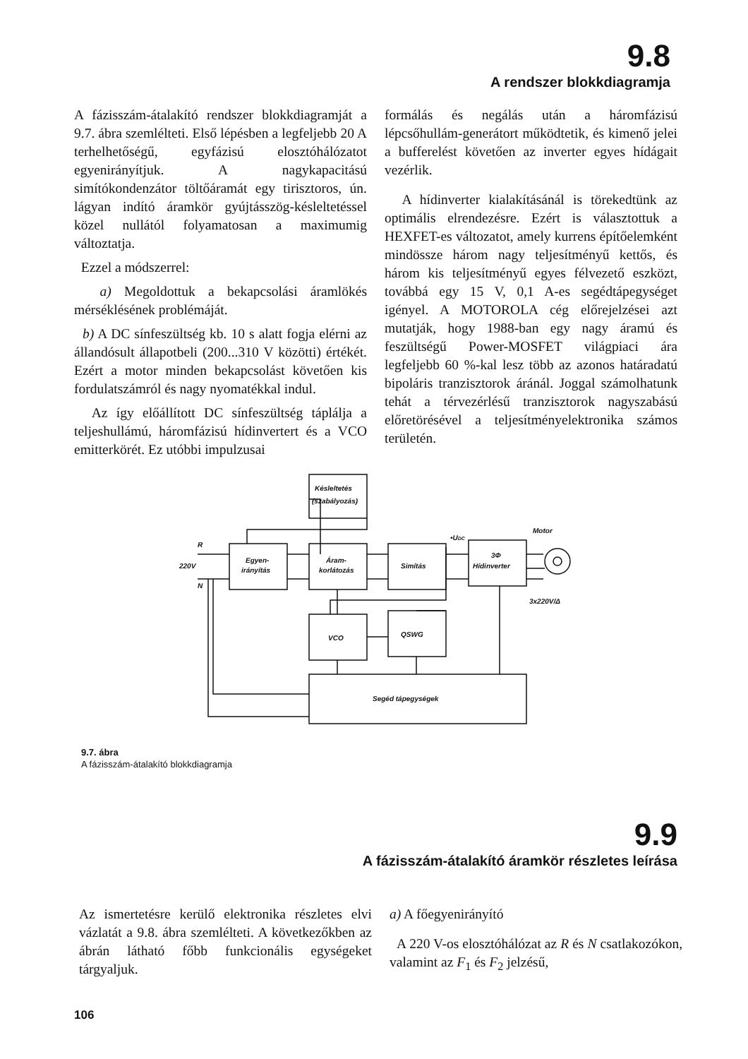9.8
A rendszer blokkdiagramja
A fázisszám-átalakító rendszer blokkdiagramját a 9.7. ábra szemlélteti. Első lépésben a legfeljebb 20 A terhelhetőségű, egyfázisú elosztóhálózatot egyenirányítjuk. A nagykapacitású simítókondenzátor töltőáramát egy tirisztoros, ún. lágyan indító áramkör gyújtásszög-késleltetéssel közel nullától folyamatosan a maximumig változtatja.
Ezzel a módszerrel:
a) Megoldottuk a bekapcsolási áramlökés mérséklésének problémáját.
b) A DC sínfeszültség kb. 10 s alatt fogja elérni az állandósult állapotbeli (200...310 V közötti) értékét. Ezért a motor minden bekapcsolást követően kis fordulatszámról és nagy nyomatékkal indul.
Az így előállított DC sínfeszültség táplálja a teljeshullámú, háromfázisú hídinvertert és a VCO emitterkörét. Ez utóbbi impulzusai
formálás és negálás után a háromfázisú lépcsőhullám-generátort működtetik, és kimenő jelei a bufferelést követően az inverter egyes hídágait vezérlik.
A hídinverter kialakításánál is törekedtünk az optimális elrendezésre. Ezért is választottuk a HEXFET-es változatot, amely kurrens építőelemként mindössze három nagy teljesítményű kettős, és három kis teljesítményű egyes félvezető eszközt, továbbá egy 15 V, 0,1 A-es segédtápegységet igényel. A MOTOROLA cég előrejelzései azt mutatják, hogy 1988-ban egy nagy áramú és feszültségű Power-MOSFET világpiaci ára legfeljebb 60 %-kal lesz több az azonos határadatú bipoláris tranzisztorok áránál. Joggal számolhatunk tehát a térvezérlésű tranzisztorok nagyszabású előretörésével a teljesítményelektronika számos területén.
Késleltetés
(szabályozás)
Egyen-
irányítás
Áram-
korlátozás
Simítás
3Φ
Hídinverter
VCO
QSWG
Segéd tápegységek
Motor
3x220V/Δ
R
220V
N
•UDC
9.7. ábra
A fázisszám-átalakító blokkdiagramja
9.9
A fázisszám-átalakító áramkör részletes leírása
Az ismertetésre kerülő elektronika részletes elvi vázlatát a 9.8. ábra szemlélteti. A következőkben az ábrán látható főbb funkcionális egységeket tárgyaljuk.
a) A főegyenirányító
A 220 V-os elosztóhálózat az R és N csatlakozókon, valamint az F<sub>1</sub> és F<sub>2</sub> jelzésű,
106